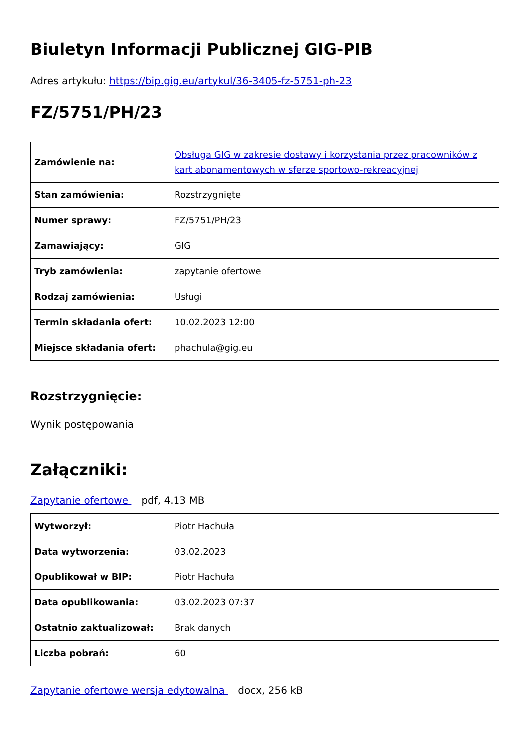Biuletyn Informacji Publicznej GIG-PIB
Adres artykułu: https://bip.gig.eu/artykul/36-3405-fz-5751-ph-23
FZ/5751/PH/23
| Zamówienie na: | Obsługa GIG w zakresie dostawy i korzystania przez pracowników z kart abonamentowych w sferze sportowo-rekreacyjnej |
| Stan zamówienia: | Rozstrzygnięte |
| Numer sprawy: | FZ/5751/PH/23 |
| Zamawiający: | GIG |
| Tryb zamówienia: | zapytanie ofertowe |
| Rodzaj zamówienia: | Usługi |
| Termin składania ofert: | 10.02.2023 12:00 |
| Miejsce składania ofert: | phachula@gig.eu |
Rozstrzygnięcie:
Wynik postępowania
Załączniki:
Zapytanie ofertowe pdf, 4.13 MB
| Wytworzył: | Piotr Hachuła |
| Data wytworzenia: | 03.02.2023 |
| Opublikował w BIP: | Piotr Hachuła |
| Data opublikowania: | 03.02.2023 07:37 |
| Ostatnio zaktualizował: | Brak danych |
| Liczba pobrań: | 60 |
Zapytanie ofertowe wersja edytowalna docx, 256 kB